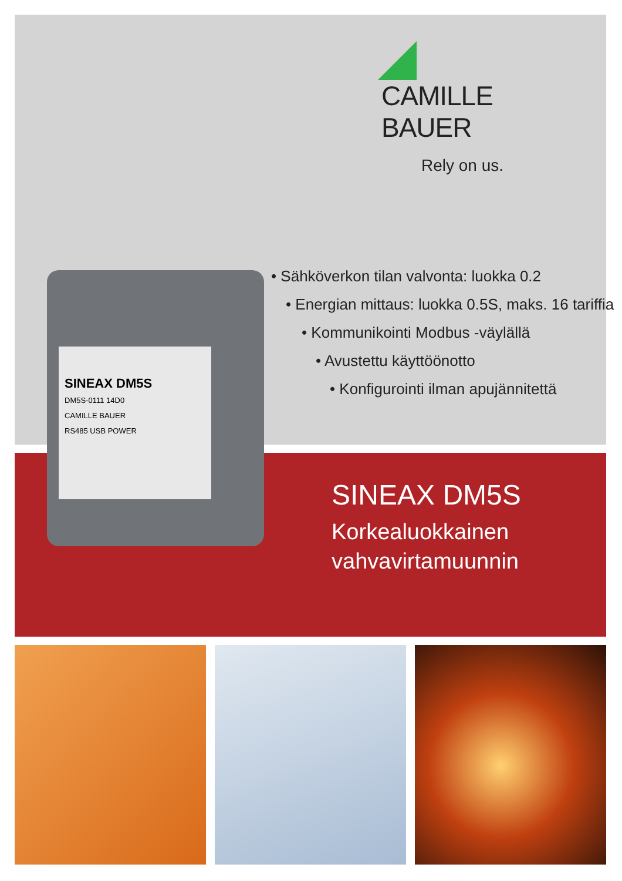CAMILLE BAUER
Rely on us.
• Sähköverkon tilan valvonta: luokka 0.2
• Energian mittaus: luokka 0.5S, maks. 16 tariffia
• Kommunikointi Modbus -väylällä
• Avustettu käyttöönotto
• Konfigurointi ilman apujännitettä
SINEAX DM5S
DM5S-0111 14D0
CAMILLE BAUER
RS485 USB POWER
SINEAX DM5S
Korkealuokkainen
vahvavirtamuunnin